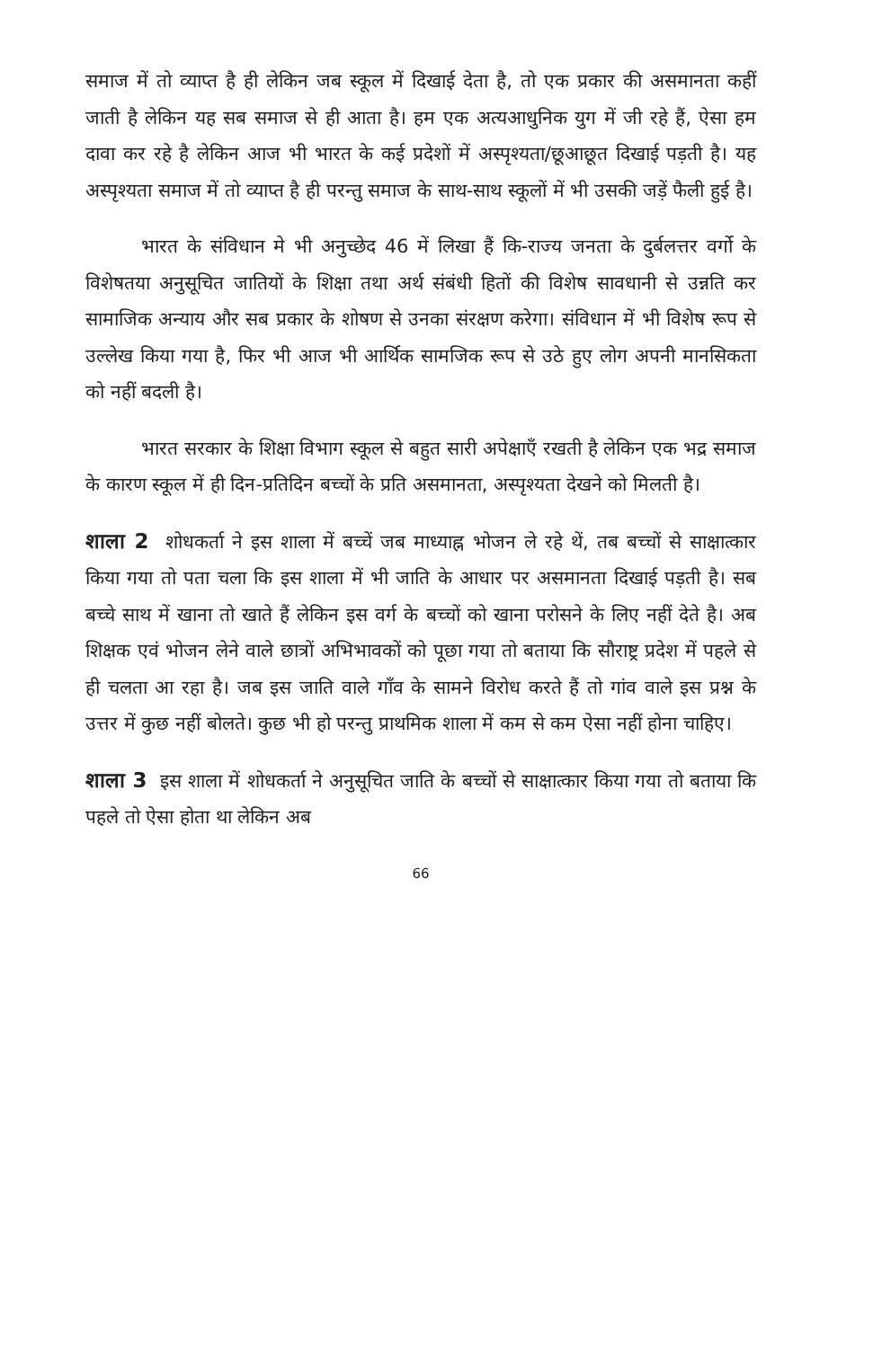समाज में तो व्याप्त है ही लेकिन जब स्कूल में दिखाई देता है, तो एक प्रकार की असमानता कहीं जाती है लेकिन यह सब समाज से ही आता है। हम एक अत्यआधुनिक युग में जी रहे हैं, ऐसा हम दावा कर रहे है लेकिन आज भी भारत के कई प्रदेशों में अस्पृश्यता/छूआछूत दिखाई पड़ती है। यह अस्पृश्यता समाज में तो व्याप्त है ही परन्तु समाज के साथ-साथ स्कूलों में भी उसकी जड़ें फैली हुई है।
भारत के संविधान मे भी अनुच्छेद 46 में लिखा हैं कि-राज्य जनता के दुर्बलत्तर वर्गो के विशेषतया अनुसूचित जातियों के शिक्षा तथा अर्थ संबंधी हितों की विशेष सावधानी से उन्नति कर सामाजिक अन्याय और सब प्रकार के शोषण से उनका संरक्षण करेगा। संविधान में भी विशेष रूप से उल्लेख किया गया है, फिर भी आज भी आर्थिक सामजिक रूप से उठे हुए लोग अपनी मानसिकता को नहीं बदली है।
भारत सरकार के शिक्षा विभाग स्कूल से बहुत सारी अपेक्षाएँ रखती है लेकिन एक भद्र समाज के कारण स्कूल में ही दिन-प्रतिदिन बच्चों के प्रति असमानता, अस्पृश्यता देखने को मिलती है।
शाला 2 शोधकर्ता ने इस शाला में बच्चें जब माध्याह्न भोजन ले रहे थें, तब बच्चों से साक्षात्कार किया गया तो पता चला कि इस शाला में भी जाति के आधार पर असमानता दिखाई पड़ती है। सब बच्चे साथ में खाना तो खाते हैं लेकिन इस वर्ग के बच्चों को खाना परोसने के लिए नहीं देते है। अब शिक्षक एवं भोजन लेने वाले छात्रों अभिभावकों को पूछा गया तो बताया कि सौराष्ट्र प्रदेश में पहले से ही चलता आ रहा है। जब इस जाति वाले गाँव के सामने विरोध करते हैं तो गांव वाले इस प्रश्न के उत्तर में कुछ नहीं बोलते। कुछ भी हो परन्तु प्राथमिक शाला में कम से कम ऐसा नहीं होना चाहिए।
शाला 3 इस शाला में शोधकर्ता ने अनुसूचित जाति के बच्चों से साक्षात्कार किया गया तो बताया कि पहले तो ऐसा होता था लेकिन अब
66